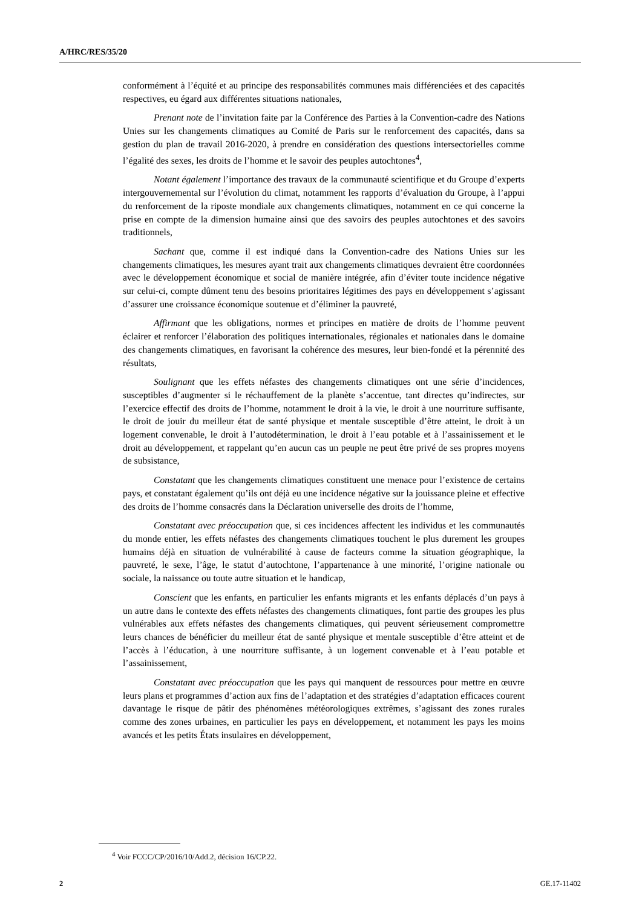A/HRC/RES/35/20
conformément à l’équité et au principe des responsabilités communes mais différenciées et des capacités respectives, eu égard aux différentes situations nationales,
Prenant note de l’invitation faite par la Conférence des Parties à la Convention-cadre des Nations Unies sur les changements climatiques au Comité de Paris sur le renforcement des capacités, dans sa gestion du plan de travail 2016-2020, à prendre en considération des questions intersectorielles comme l’égalité des sexes, les droits de l’homme et le savoir des peuples autochtones<sup>4</sup>,
Notant également l’importance des travaux de la communauté scientifique et du Groupe d’experts intergouvernemental sur l’évolution du climat, notamment les rapports d’évaluation du Groupe, à l’appui du renforcement de la riposte mondiale aux changements climatiques, notamment en ce qui concerne la prise en compte de la dimension humaine ainsi que des savoirs des peuples autochtones et des savoirs traditionnels,
Sachant que, comme il est indiqué dans la Convention-cadre des Nations Unies sur les changements climatiques, les mesures ayant trait aux changements climatiques devraient être coordonnées avec le développement économique et social de manière intégrée, afin d’éviter toute incidence négative sur celui-ci, compte dûment tenu des besoins prioritaires légitimes des pays en développement s’agissant d’assurer une croissance économique soutenue et d’éliminer la pauvreté,
Affirmant que les obligations, normes et principes en matière de droits de l’homme peuvent éclairer et renforcer l’élaboration des politiques internationales, régionales et nationales dans le domaine des changements climatiques, en favorisant la cohérence des mesures, leur bien-fondé et la pérennité des résultats,
Soulignant que les effets néfastes des changements climatiques ont une série d’incidences, susceptibles d’augmenter si le réchauffement de la planète s’accentue, tant directes qu’indirectes, sur l’exercice effectif des droits de l’homme, notamment le droit à la vie, le droit à une nourriture suffisante, le droit de jouir du meilleur état de santé physique et mentale susceptible d’être atteint, le droit à un logement convenable, le droit à l’autodétermination, le droit à l’eau potable et à l’assainissement et le droit au développement, et rappelant qu’en aucun cas un peuple ne peut être privé de ses propres moyens de subsistance,
Constatant que les changements climatiques constituent une menace pour l’existence de certains pays, et constatant également qu’ils ont déjà eu une incidence négative sur la jouissance pleine et effective des droits de l’homme consacrés dans la Déclaration universelle des droits de l’homme,
Constatant avec préoccupation que, si ces incidences affectent les individus et les communautés du monde entier, les effets néfastes des changements climatiques touchent le plus durement les groupes humains déjà en situation de vulnérabilité à cause de facteurs comme la situation géographique, la pauvreté, le sexe, l’âge, le statut d’autochtone, l’appartenance à une minorité, l’origine nationale ou sociale, la naissance ou toute autre situation et le handicap,
Conscient que les enfants, en particulier les enfants migrants et les enfants déplacés d’un pays à un autre dans le contexte des effets néfastes des changements climatiques, font partie des groupes les plus vulnérables aux effets néfastes des changements climatiques, qui peuvent sérieusement compromettre leurs chances de bénéficier du meilleur état de santé physique et mentale susceptible d’être atteint et de l’accès à l’éducation, à une nourriture suffisante, à un logement convenable et à l’eau potable et l’assainissement,
Constatant avec préoccupation que les pays qui manquent de ressources pour mettre en œuvre leurs plans et programmes d’action aux fins de l’adaptation et des stratégies d’adaptation efficaces courent davantage le risque de pâtir des phénomènes météorologiques extrêmes, s’agissant des zones rurales comme des zones urbaines, en particulier les pays en développement, et notamment les pays les moins avancés et les petits États insulaires en développement,
<sup>4</sup> Voir FCCC/CP/2016/10/Add.2, décision 16/CP.22.
2 GE.17-11402